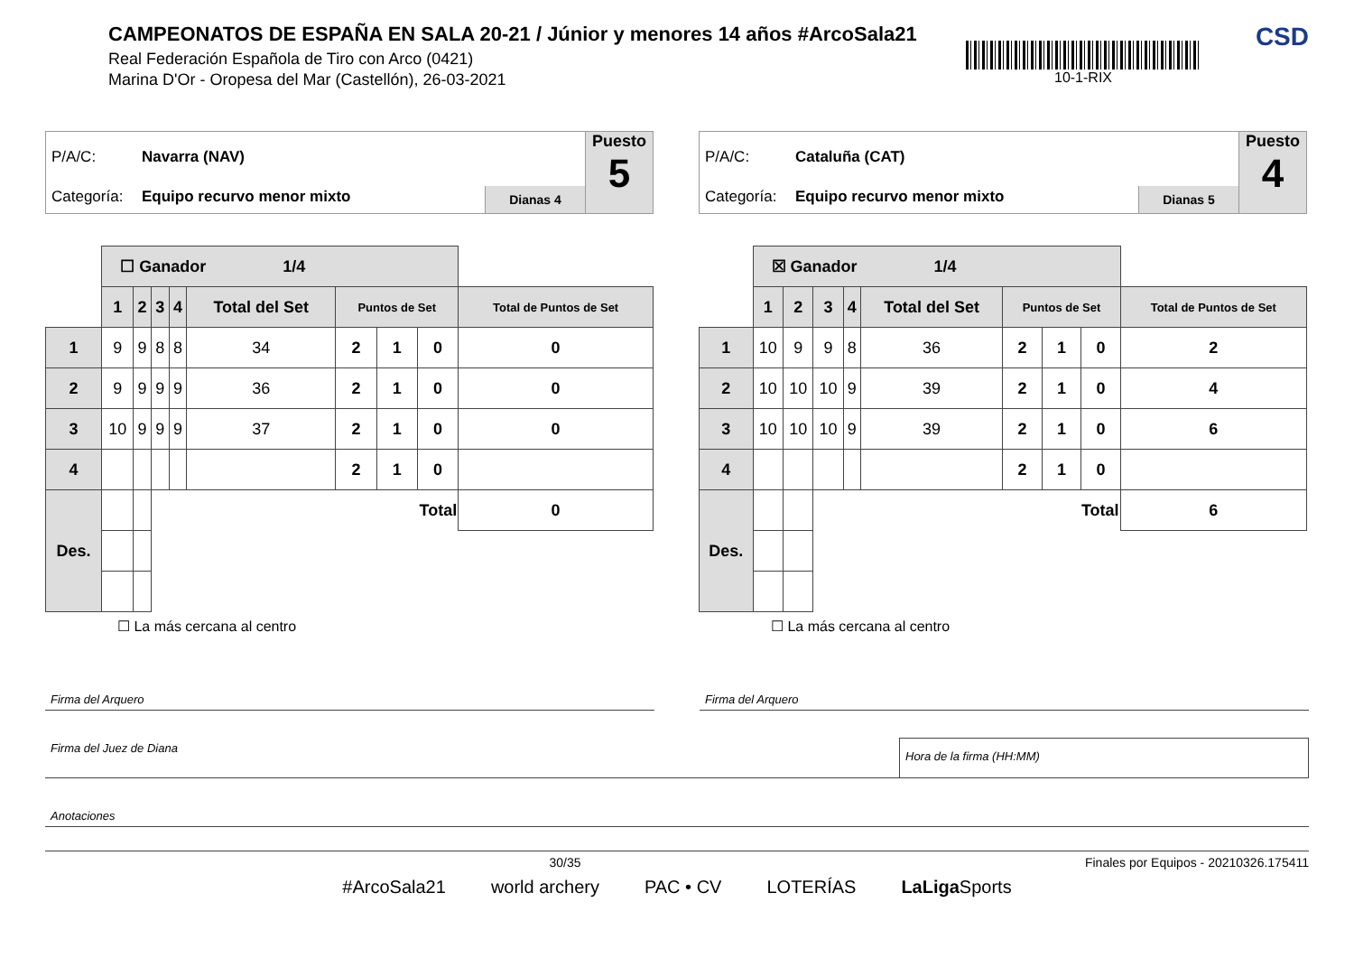CAMPEONATOS DE ESPAÑA EN SALA 20-21 / Júnior y menores 14 años #ArcoSala21
Real Federación Española de Tiro con Arco (0421)
Marina D'Or - Oropesa del Mar (Castellón), 26-03-2021
10-1-RIX
CSD
P/A/C: Navarra (NAV)
Categoría: Equipo recurvo menor mixto
Dianas 4
Puesto
5
| | ☐ Ganador 1/4 | | | | | | | | |
| | 1 | 2 | 3 | 4 | Total del Set | Puntos de Set | | | Total de Puntos de Set |
| 1 | 9 | 9 | 8 | 8 | 34 | 2 | 1 | 0 | 0 |
| 2 | 9 | 9 | 9 | 9 | 36 | 2 | 1 | 0 | 0 |
| 3 | 10 | 9 | 9 | 9 | 37 | 2 | 1 | 0 | 0 |
| 4 | | | | | | 2 | 1 | 0 | |
| Des. | | | Total | | | | | | 0 |
☐ La más cercana al centro
P/A/C: Cataluña (CAT)
Categoría: Equipo recurvo menor mixto
Dianas 5
Puesto
4
| | ☒ Ganador 1/4 | | | | | | | | |
| | 1 | 2 | 3 | 4 | Total del Set | Puntos de Set | | | Total de Puntos de Set |
| 1 | 10 | 9 | 9 | 8 | 36 | 2 | 1 | 0 | 2 |
| 2 | 10 | 10 | 10 | 9 | 39 | 2 | 1 | 0 | 4 |
| 3 | 10 | 10 | 10 | 9 | 39 | 2 | 1 | 0 | 6 |
| 4 | | | | | | 2 | 1 | 0 | |
| Des. | | | Total | | | | | | 6 |
☐ La más cercana al centro
Firma del Arquero Firma del Arquero
Firma del Juez de Diana
Hora de la firma (HH:MM)
Anotaciones
30/35 Finales por Equipos - 20210326.175411
#ArcoSala21 world archery PAC • CV LOTERÍAS LaLiga Sports